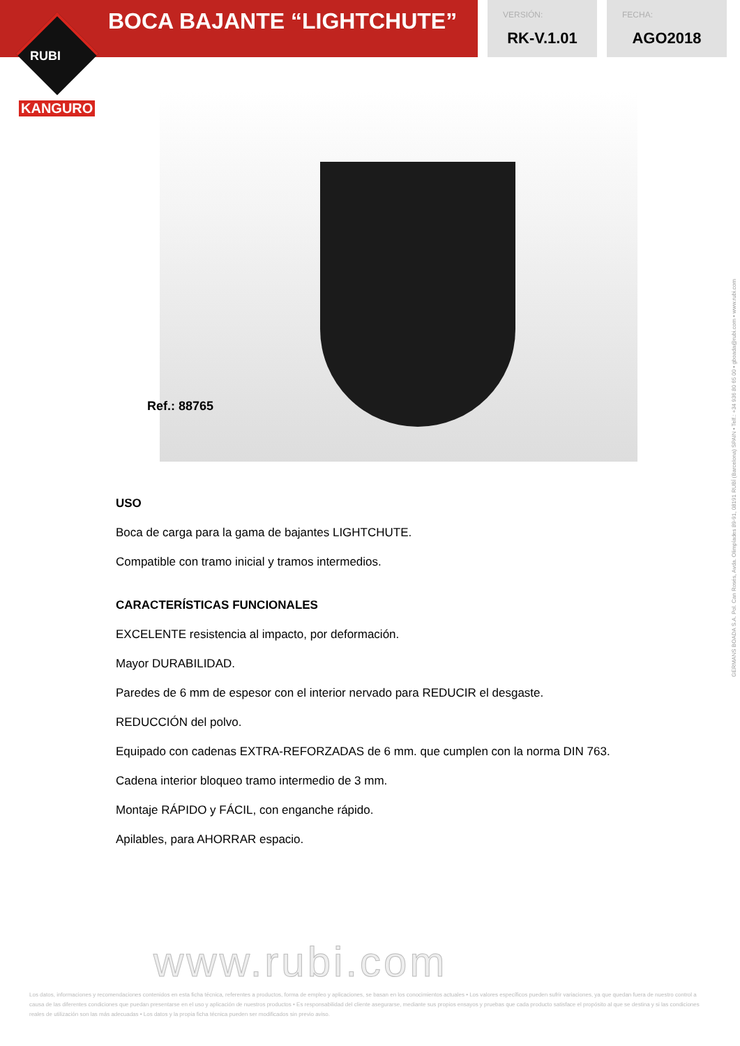BOCA BAJANTE “LIGHTCHUTE”
VERSIÓN:
RK-V.1.01
FECHA:
AGO2018
RUBI
KANGURO
Ref.: 88765
USO
Boca de carga para la gama de bajantes LIGHTCHUTE.
Compatible con tramo inicial y tramos intermedios.
CARACTERÍSTICAS FUNCIONALES
EXCELENTE resistencia al impacto, por deformación.
Mayor DURABILIDAD.
Paredes de 6 mm de espesor con el interior nervado para REDUCIR el desgaste.
REDUCCIÓN del polvo.
Equipado con cadenas EXTRA-REFORZADAS de 6 mm. que cumplen con la norma DIN 763.
Cadena interior bloqueo tramo intermedio de 3 mm.
Montaje RÁPIDO y FÁCIL, con enganche rápido.
Apilables, para AHORRAR espacio.
GERMANS BOADA S.A. Pol. Can Rosés, Avda. Olimpíades 89-91, 08191 RUBÍ (Barcelona) SPAIN • Telf.: +34 936 80 65 00 • gboada@rubi.com • www.rubi.com
www.rubi.com
Los datos, informaciones y recomendaciones contenidos en esta ficha técnica, referentes a productos, forma de empleo y aplicaciones, se basan en los conocimientos actuales • Los valores específicos pueden sufrir variaciones, ya que quedan fuera de nuestro control a causa de las diferentes condiciones que puedan presentarse en el uso y aplicación de nuestros productos • Es responsabilidad del cliente asegurarse, mediante sus propios ensayos y pruebas que cada producto satisface el propósito al que se destina y si las condiciones reales de utilización son las más adecuadas • Los datos y la propia ficha técnica pueden ser modificados sin previo aviso.